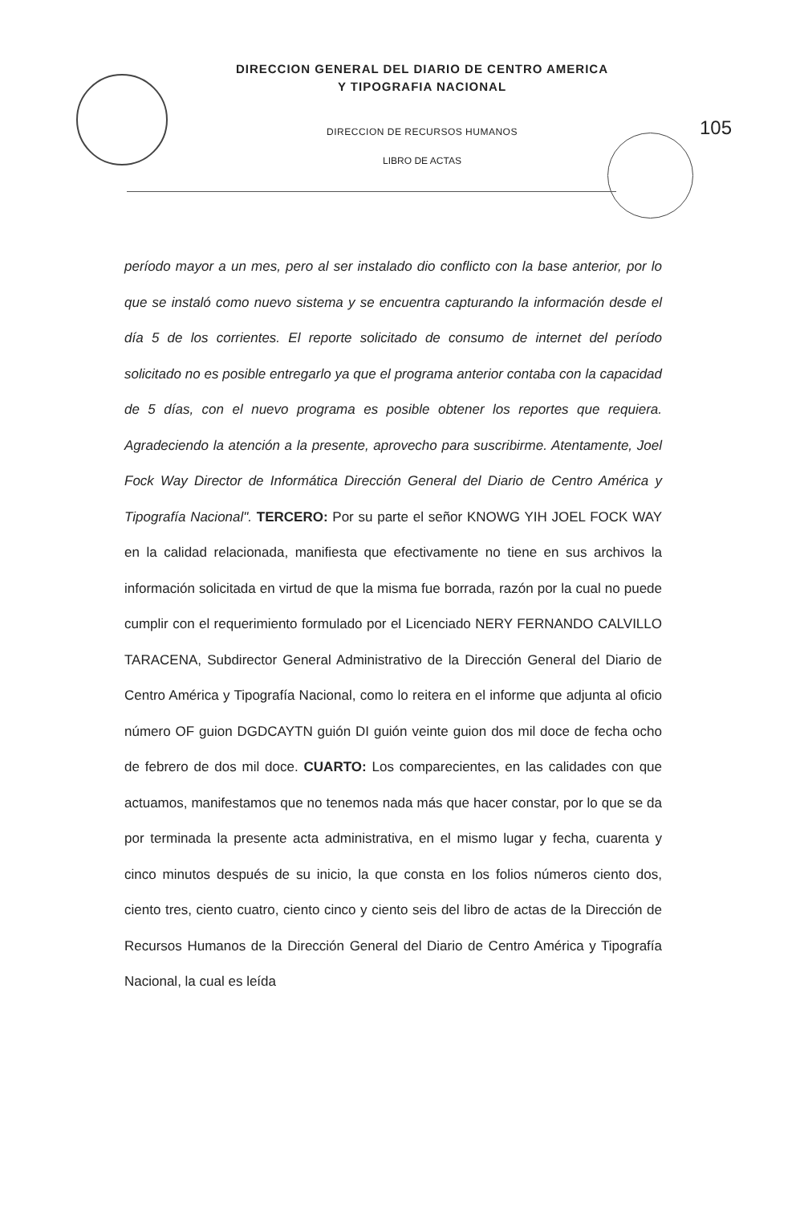DIRECCION GENERAL DEL DIARIO DE CENTRO AMERICA
Y TIPOGRAFIA NACIONAL
DIRECCION DE RECURSOS HUMANOS
LIBRO DE ACTAS
105
período mayor a un mes, pero al ser instalado dio conflicto con la base anterior, por lo que se instaló como nuevo sistema y se encuentra capturando la información desde el día 5 de los corrientes. El reporte solicitado de consumo de internet del período solicitado no es posible entregarlo ya que el programa anterior contaba con la capacidad de 5 días, con el nuevo programa es posible obtener los reportes que requiera. Agradeciendo la atención a la presente, aprovecho para suscribirme. Atentamente, Joel Fock Way Director de Informática Dirección General del Diario de Centro América y Tipografía Nacional". TERCERO: Por su parte el señor KNOWG YIH JOEL FOCK WAY en la calidad relacionada, manifiesta que efectivamente no tiene en sus archivos la información solicitada en virtud de que la misma fue borrada, razón por la cual no puede cumplir con el requerimiento formulado por el Licenciado NERY FERNANDO CALVILLO TARACENA, Subdirector General Administrativo de la Dirección General del Diario de Centro América y Tipografía Nacional, como lo reitera en el informe que adjunta al oficio número OF guion DGDCAYTN guión DI guión veinte guion dos mil doce de fecha ocho de febrero de dos mil doce. CUARTO: Los comparecientes, en las calidades con que actuamos, manifestamos que no tenemos nada más que hacer constar, por lo que se da por terminada la presente acta administrativa, en el mismo lugar y fecha, cuarenta y cinco minutos después de su inicio, la que consta en los folios números ciento dos, ciento tres, ciento cuatro, ciento cinco y ciento seis del libro de actas de la Dirección de Recursos Humanos de la Dirección General del Diario de Centro América y Tipografía Nacional, la cual es leída